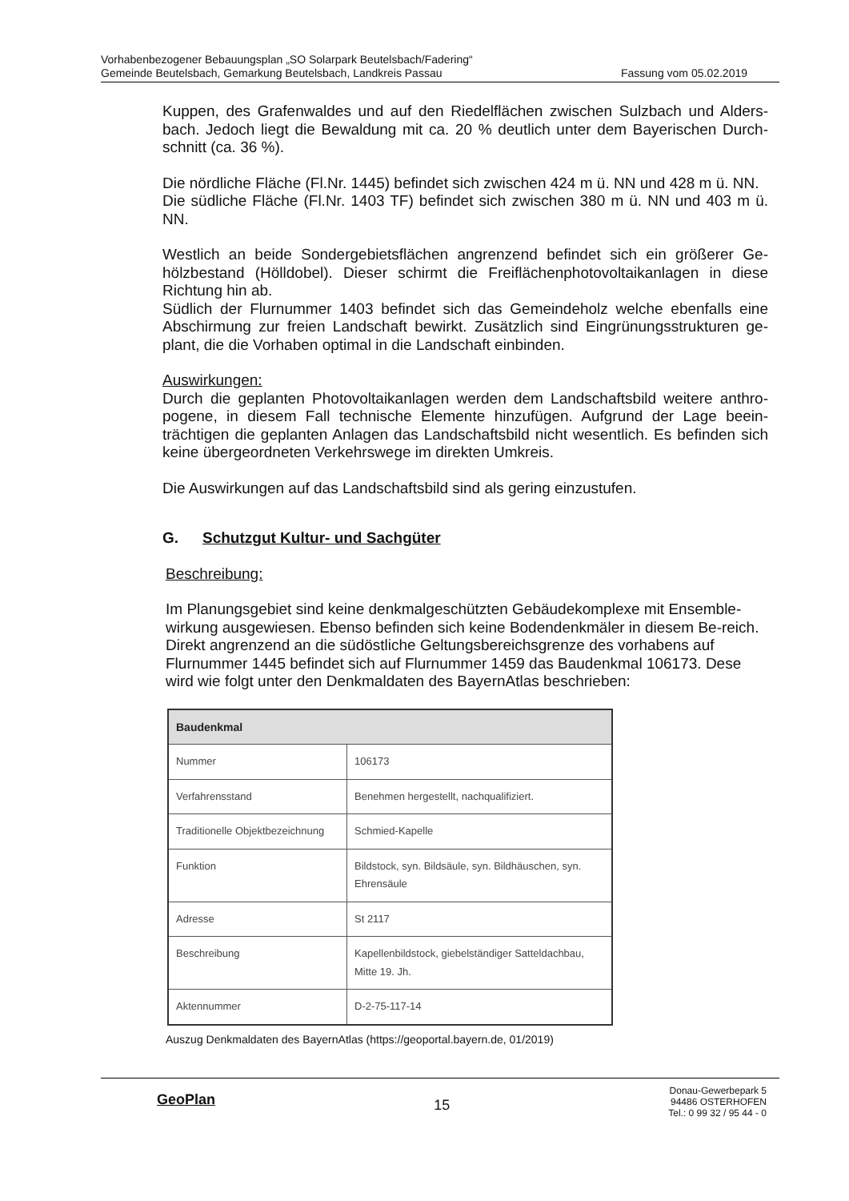Vorhabenbezogener Bebauungsplan „SO Solarpark Beutelsbach/Fadering“
Gemeinde Beutelsbach, Gemarkung Beutelsbach, Landkreis Passau Fassung vom 05.02.2019
Kuppen, des Grafenwaldes und auf den Riedelflächen zwischen Sulzbach und Alders-bach. Jedoch liegt die Bewaldung mit ca. 20 % deutlich unter dem Bayerischen Durch-schnitt (ca. 36 %).
Die nördliche Fläche (Fl.Nr. 1445) befindet sich zwischen 424 m ü. NN und 428 m ü. NN.
Die südliche Fläche (Fl.Nr. 1403 TF) befindet sich zwischen 380 m ü. NN und 403 m ü. NN.
Westlich an beide Sondergebietsflächen angrenzend befindet sich ein größerer Ge-hölzbestand (Hölldobel). Dieser schirmt die Freiflächenphotovoltaikanlagen in diese Richtung hin ab.
Südlich der Flurnummer 1403 befindet sich das Gemeindeholz welche ebenfalls eine Abschirmung zur freien Landschaft bewirkt. Zusätzlich sind Eingrünungsstrukturen ge-plant, die die Vorhaben optimal in die Landschaft einbinden.
Auswirkungen:
Durch die geplanten Photovoltaikanlagen werden dem Landschaftsbild weitere anthro-pogene, in diesem Fall technische Elemente hinzufügen. Aufgrund der Lage beein-trächtigen die geplanten Anlagen das Landschaftsbild nicht wesentlich. Es befinden sich keine übergeordneten Verkehrswege im direkten Umkreis.
Die Auswirkungen auf das Landschaftsbild sind als gering einzustufen.
G. Schutzgut Kultur- und Sachgüter
Beschreibung:
Im Planungsgebiet sind keine denkmalgeschützten Gebäudekomplexe mit Ensemble-wirkung ausgewiesen. Ebenso befinden sich keine Bodendenkmäler in diesem Be-reich. Direkt angrenzend an die südöstliche Geltungsbereichsgrenze des vorhabens auf Flurnummer 1445 befindet sich auf Flurnummer 1459 das Baudenkmal 106173. Dese wird wie folgt unter den Denkmaldaten des BayernAtlas beschrieben:
| Baudenkmal | |
| --- | --- |
| Nummer | 106173 |
| Verfahrensstand | Benehmen hergestellt, nachqualifiziert. |
| Traditionelle Objektbezeichnung | Schmied-Kapelle |
| Funktion | Bildstock, syn. Bildsäule, syn. Bildhäuschen, syn. Ehrensäule |
| Adresse | St 2117 |
| Beschreibung | Kapellenbildstock, giebelständiger Satteldachbau, Mitte 19. Jh. |
| Aktennummer | D-2-75-117-14 |
Auszug Denkmaldaten des BayernAtlas (https://geoportal.bayern.de, 01/2019)
GeoPlan
15
Donau-Gewerbepark 5
94486 OSTERHOFEN
Tel.: 0 99 32 / 95 44 - 0